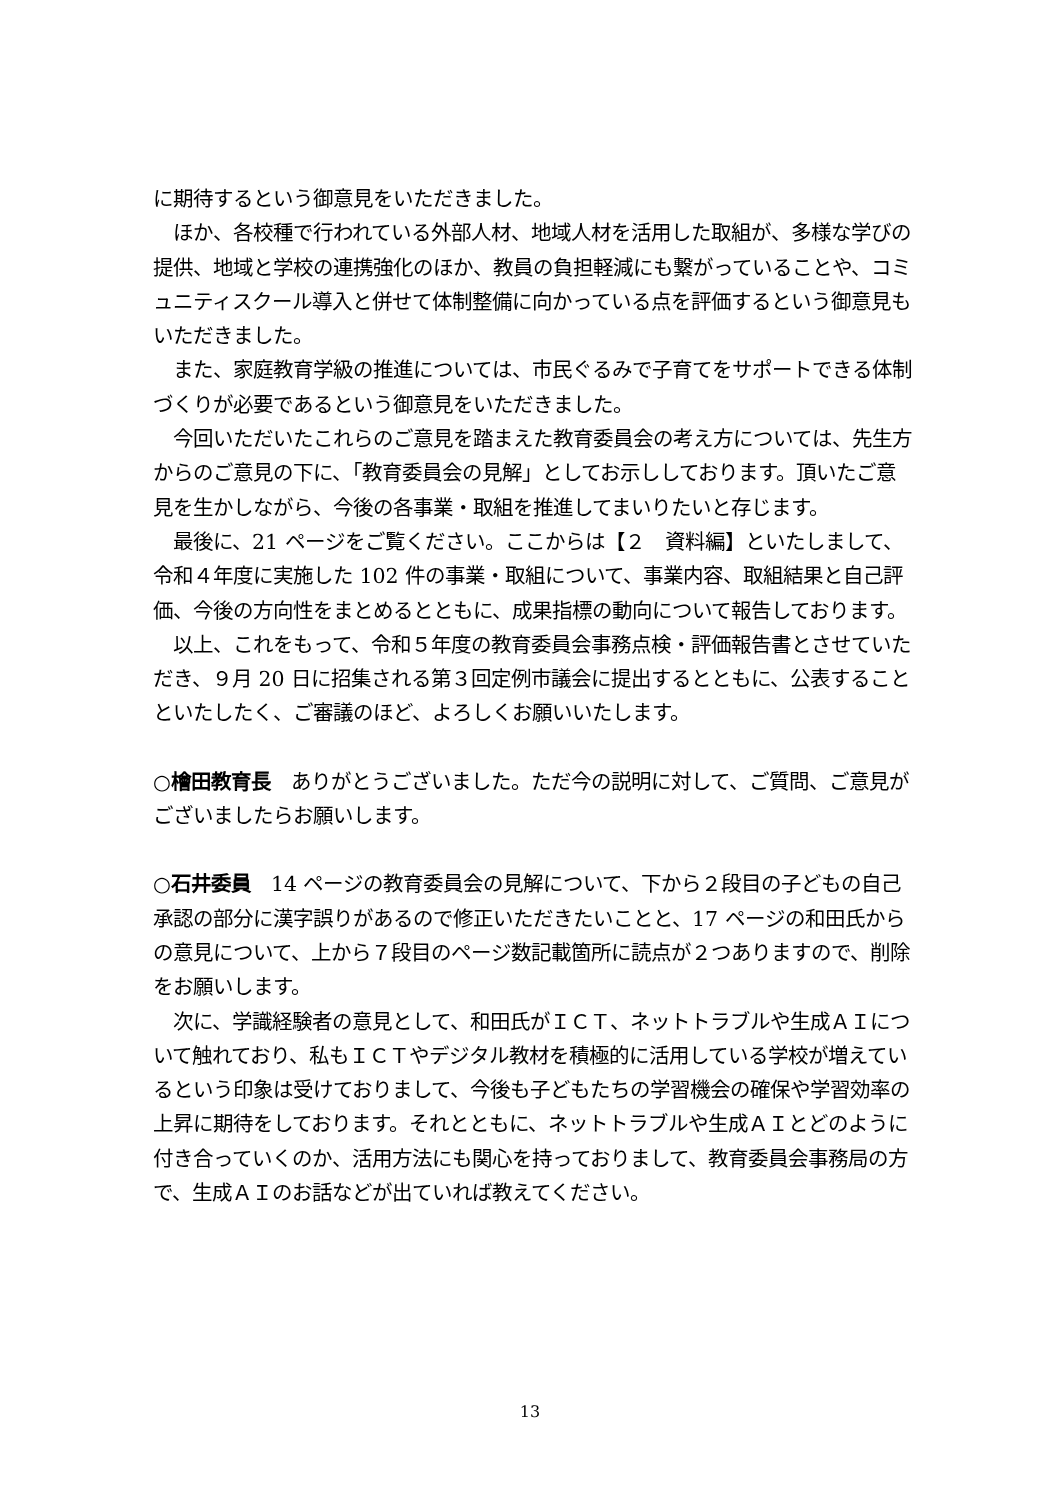に期待するという御意見をいただきました。
　ほか、各校種で行われている外部人材、地域人材を活用した取組が、多様な学びの提供、地域と学校の連携強化のほか、教員の負担軽減にも繋がっていることや、コミュニティスクール導入と併せて体制整備に向かっている点を評価するという御意見もいただきました。
　また、家庭教育学級の推進については、市民ぐるみで子育てをサポートできる体制づくりが必要であるという御意見をいただきました。
　今回いただいたこれらのご意見を踏まえた教育委員会の考え方については、先生方からのご意見の下に、「教育委員会の見解」としてお示ししております。頂いたご意見を生かしながら、今後の各事業・取組を推進してまいりたいと存じます。
　最後に、21 ページをご覧ください。ここからは【２　資料編】といたしまして、令和４年度に実施した 102 件の事業・取組について、事業内容、取組結果と自己評価、今後の方向性をまとめるとともに、成果指標の動向について報告しております。
　以上、これをもって、令和５年度の教育委員会事務点検・評価報告書とさせていただき、９月 20 日に招集される第３回定例市議会に提出するとともに、公表することといたしたく、ご審議のほど、よろしくお願いいたします。
○檜田教育長　ありがとうございました。ただ今の説明に対して、ご質問、ご意見がございましたらお願いします。
○石井委員　14 ページの教育委員会の見解について、下から２段目の子どもの自己承認の部分に漢字誤りがあるので修正いただきたいことと、17 ページの和田氏からの意見について、上から７段目のページ数記載箇所に読点が２つありますので、削除をお願いします。
　次に、学識経験者の意見として、和田氏がＩＣＴ、ネットトラブルや生成ＡＩについて触れており、私もＩＣＴやデジタル教材を積極的に活用している学校が増えているという印象は受けておりまして、今後も子どもたちの学習機会の確保や学習効率の上昇に期待をしております。それとともに、ネットトラブルや生成ＡＩとどのように付き合っていくのか、活用方法にも関心を持っておりまして、教育委員会事務局の方で、生成ＡＩのお話などが出ていれば教えてください。
13